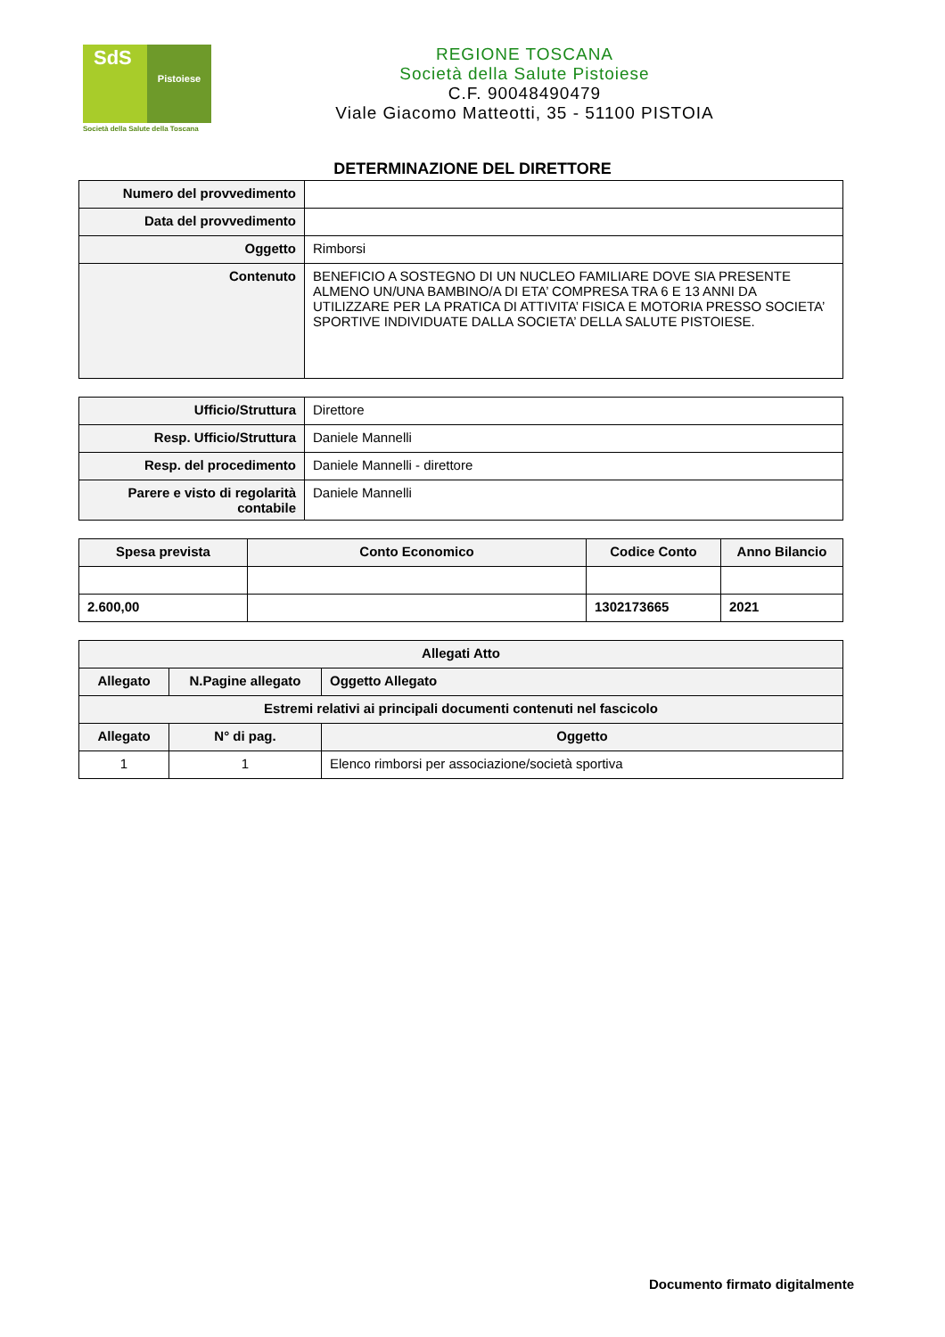SdS
Pistoiese
Società della Salute della Toscana
REGIONE TOSCANA
Società della Salute Pistoiese
C.F. 90048490479
Viale Giacomo Matteotti, 35 - 51100 PISTOIA
DETERMINAZIONE DEL DIRETTORE
| Numero del provvedimento | |
| Data del provvedimento | |
| Oggetto | Rimborsi |
| Contenuto | BENEFICIO A SOSTEGNO DI UN NUCLEO FAMILIARE DOVE SIA PRESENTE ALMENO UN/UNA BAMBINO/A DI ETA’ COMPRESA TRA 6 E 13 ANNI DA UTILIZZARE PER LA PRATICA DI ATTIVITA’ FISICA E MOTORIA PRESSO SOCIETA’ SPORTIVE INDIVIDUATE DALLA SOCIETA’ DELLA SALUTE PISTOIESE. |
| Ufficio/Struttura | Direttore |
| Resp. Ufficio/Struttura | Daniele Mannelli |
| Resp. del procedimento | Daniele Mannelli - direttore |
| Parere e visto di regolarità contabile | Daniele Mannelli |
| Spesa prevista | Conto Economico | Codice Conto | Anno Bilancio |
| --- | --- | --- | --- |
| 2.600,00 | | 1302173665 | 2021 |
| Allegati Atto | | |
| --- | --- | --- |
| Allegato | N.Pagine allegato | Oggetto Allegato |
| Estremi relativi ai principali documenti contenuti nel fascicolo | | |
| Allegato | N° di pag. | Oggetto |
| 1 | 1 | Elenco rimborsi per associazione/società sportiva |
Documento firmato digitalmente